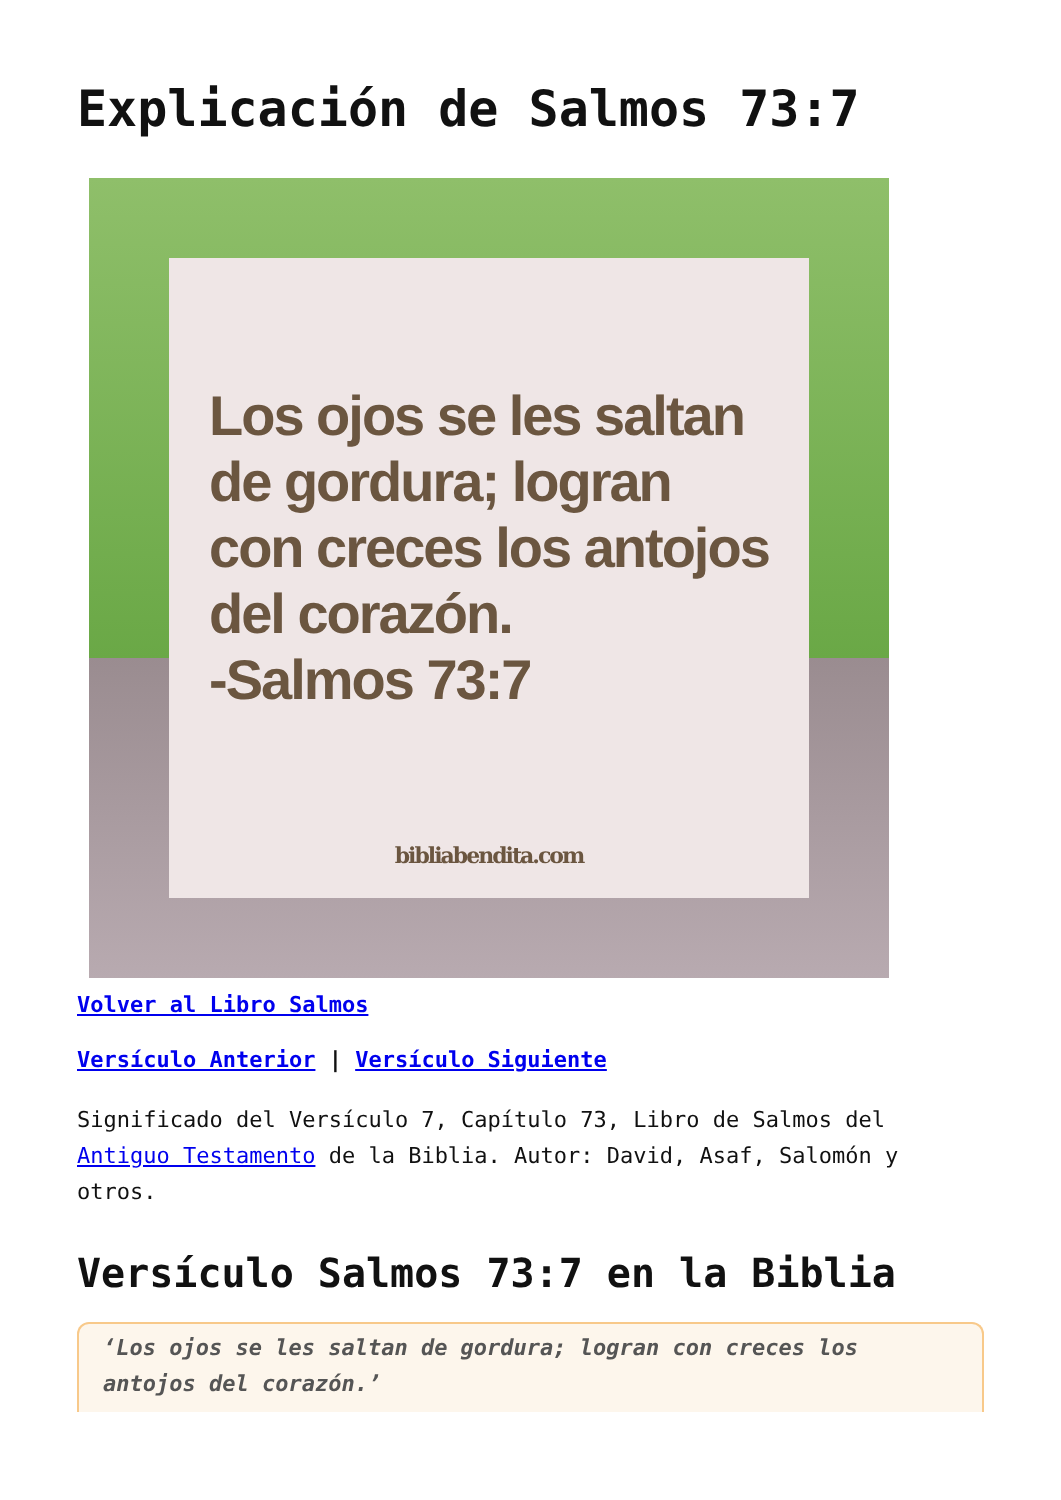Explicación de Salmos 73:7
Los ojos se les saltan de gordura; logran con creces los antojos del corazón.
-Salmos 73:7
bibliabendita.com
Volver al Libro Salmos
Versículo Anterior | Versículo Siguiente
Significado del Versículo 7, Capítulo 73, Libro de Salmos del Antiguo Testamento de la Biblia. Autor: David, Asaf, Salomón y otros.
Versículo Salmos 73:7 en la Biblia
‘Los ojos se les saltan de gordura; logran con creces los antojos del corazón.’